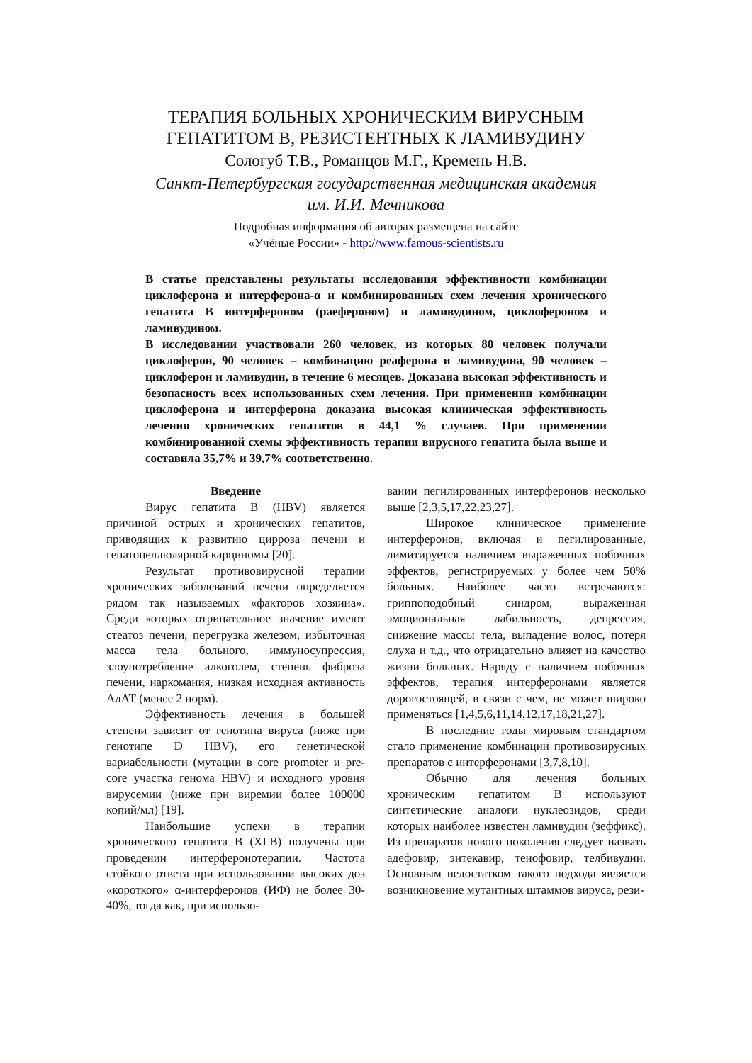ТЕРАПИЯ БОЛЬНЫХ ХРОНИЧЕСКИМ ВИРУСНЫМ
ГЕПАТИТОМ В, РЕЗИСТЕНТНЫХ К ЛАМИВУДИНУ
Сологуб Т.В., Романцов М.Г., Кремень Н.В.
Санкт-Петербургская государственная медицинская академия
им. И.И. Мечникова
Подробная информация об авторах размещена на сайте
«Учёные России» - http://www.famous-scientists.ru
В статье представлены результаты исследования эффективности комбинации циклоферона и интерферона-α и комбинированных схем лечения хронического гепатита В интерфероном (раефероном) и ламивудином, циклофероном и ламивудином.
В исследовании участвовали 260 человек, из которых 80 человек получали циклоферон, 90 человек – комбинацию реаферона и ламивудина, 90 человек – циклоферон и ламивудин, в течение 6 месяцев. Доказана высокая эффективность и безопасность всех использованных схем лечения. При применении комбинации циклоферона и интерферона доказана высокая клиническая эффективность лечения хронических гепатитов в 44,1 % случаев. При применении комбинированной схемы эффективность терапии вирусного гепатита была выше и составила 35,7% и 39,7% соответственно.
Введение
Вирус гепатита В (HBV) является причиной острых и хронических гепатитов, приводящих к развитию цирроза печени и гепатоцеллюлярной карциномы [20].
Результат противовирусной терапии хронических заболеваний печени определяется рядом так называемых «факторов хозяина». Среди которых отрицательное значение имеют стеатоз печени, перегрузка железом, избыточная масса тела больного, иммуносупрессия, злоупотребление алкоголем, степень фиброза печени, наркомания, низкая исходная активность АлАТ (менее 2 норм).
Эффективность лечения в большей степени зависит от генотипа вируса (ниже при генотипе D HBV), его генетической вариабельности (мутации в core promoter и pre-core участка генома HBV) и исходного уровня вирусемии (ниже при виремии более 100000 копий/мл) [19].
Наибольшие успехи в терапии хронического гепатита В (ХГВ) получены при проведении интерферонотерапии. Частота стойкого ответа при использовании высоких доз «короткого» α-интерферонов (ИФ) не более 30-40%, тогда как, при использо-
вании пегилированных интерферонов несколько выше [2,3,5,17,22,23,27].
Широкое клиническое применение интерферонов, включая и пегилированные, лимитируется наличием выраженных побочных эффектов, регистрируемых у более чем 50% больных. Наиболее часто встречаются: гриппоподобный синдром, выраженная эмоциональная лабильность, депрессия, снижение массы тела, выпадение волос, потеря слуха и т.д., что отрицательно влияет на качество жизни больных. Наряду с наличием побочных эффектов, терапия интерферонами является дорогостоящей, в связи с чем, не может широко применяться [1,4,5,6,11,14,12,17,18,21,27].
В последние годы мировым стандартом стало применение комбинации противовирусных препаратов с интерферонами [3,7,8,10].
Обычно для лечения больных хроническим гепатитом В используют синтетические аналоги нуклеозидов, среди которых наиболее известен ламивудин (зеффикс). Из препаратов нового поколения следует назвать адефовир, энтекавир, тенофовир, телбивудин. Основным недостатком такого подхода является возникновение мутантных штаммов вируса, рези-